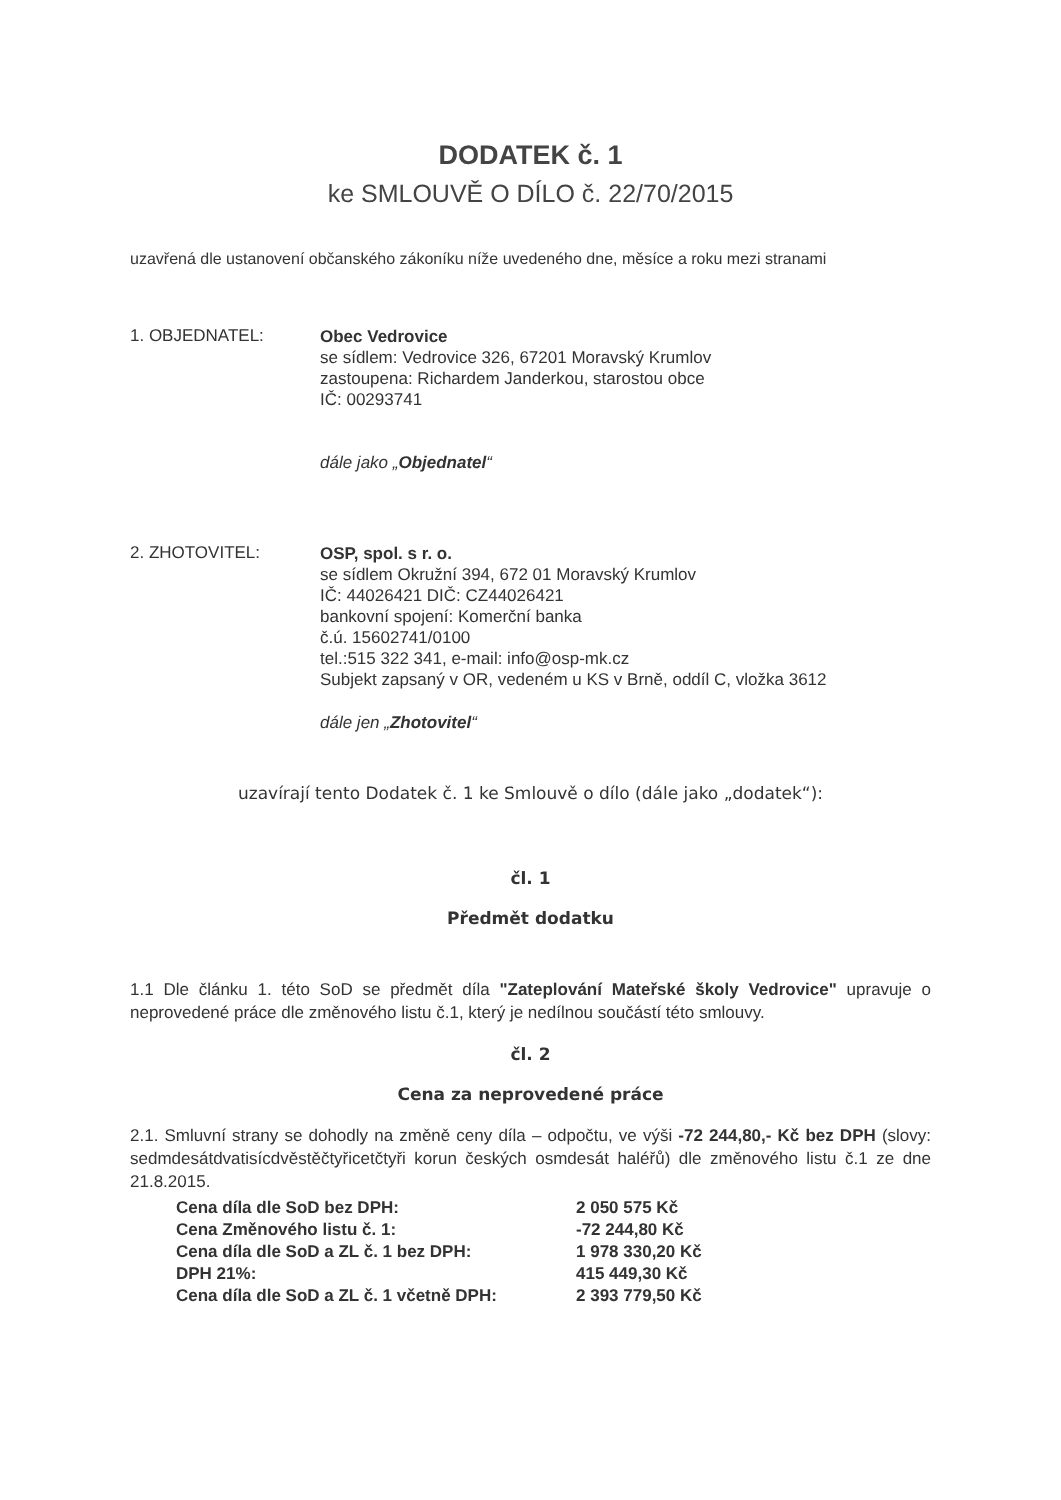DODATEK č. 1
ke SMLOUVĚ O DÍLO č. 22/70/2015
uzavřená dle ustanovení občanského zákoníku níže uvedeného dne, měsíce a roku mezi stranami
1. OBJEDNATEL:
Obec Vedrovice
se sídlem: Vedrovice 326, 67201 Moravský Krumlov
zastoupena: Richardem Janderkou, starostou obce
IČ: 00293741
dále jako „Objednatel“
2. ZHOTOVITEL:
OSP, spol. s r. o.
se sídlem Okružní 394, 672 01 Moravský Krumlov
IČ: 44026421 DIČ: CZ44026421
bankovní spojení: Komerční banka
č.ú. 15602741/0100
tel.:515 322 341, e-mail: info@osp-mk.cz
Subjekt zapsaný v OR, vedeném u KS v Brně, oddíl C, vložka 3612
dále jen „Zhotovitel“
uzavírají tento Dodatek č. 1 ke Smlouvě o dílo (dále jako „dodatek“):
čl. 1
Předmět dodatku
1.1 Dle článku 1. této SoD se předmět díla "Zateplování Mateřské školy Vedrovice" upravuje o neprovedené práce dle změnového listu č.1, který je nedílnou součástí této smlouvy.
čl. 2
Cena za neprovedené práce
2.1. Smluvní strany se dohodly na změně ceny díla – odpočtu, ve výši -72 244,80,- Kč bez DPH (slovy: sedmdesátdvatisícdvěstěčtyřicetčtyři korun českých osmdesát haléřů) dle změnového listu č.1 ze dne 21.8.2015.
| Cena díla dle SoD bez DPH: | 2 050 575 Kč |
| Cena Změnového listu č. 1: | -72 244,80 Kč |
| Cena díla dle SoD a ZL č. 1 bez DPH: | 1 978 330,20 Kč |
| DPH 21%: | 415 449,30 Kč |
| Cena díla dle SoD a ZL č. 1 včetně DPH: | 2 393 779,50 Kč |